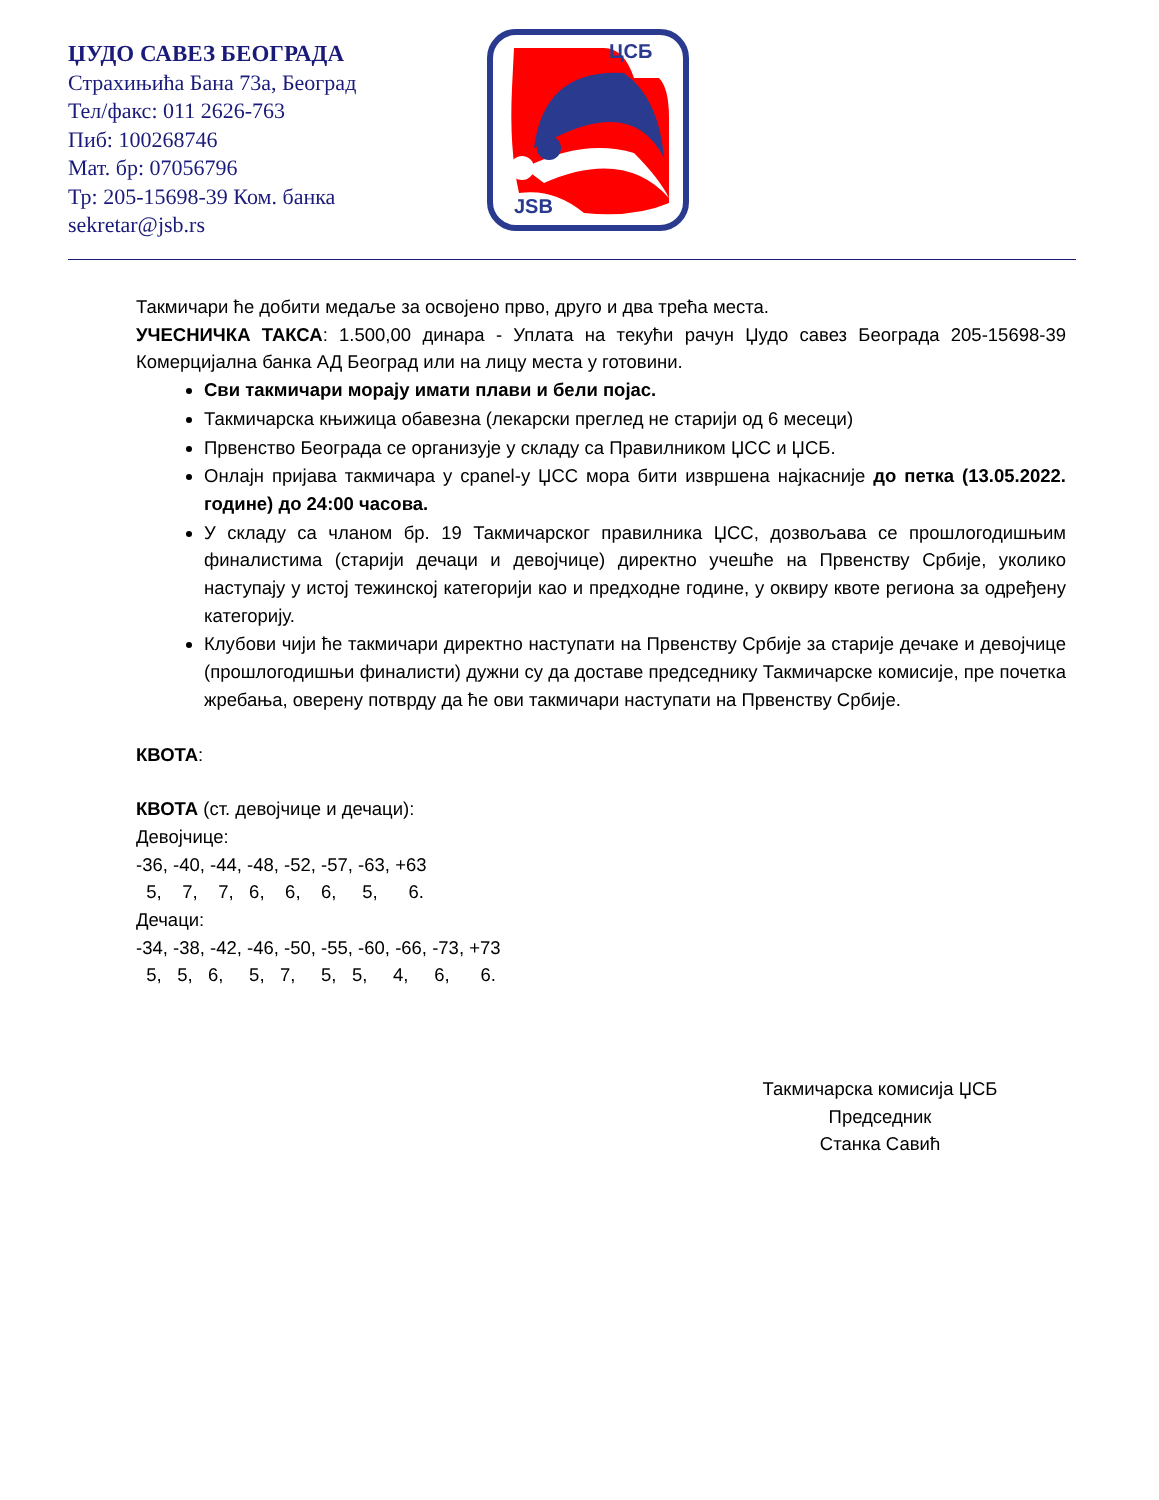ЏУДО САВЕЗ БЕОГРАДА
Страхињића Бана 73а, Београд
Тел/факс: 011 2626-763
Пиб: 100268746
Мат. бр: 07056796
Тр: 205-15698-39 Ком. банка
sekretar@jsb.rs
ЦСБ
JSB
Такмичари ће добити медаље за освојено прво, друго и два трећа места.
УЧЕСНИЧКА ТАКСА: 1.500,00 динара - Уплата на текући рачун Џудо савез Београда 205-15698-39 Комерцијална банка АД Београд или на лицу места у готовини.
Сви такмичари морају имати плави и бели појас.
Такмичарска књижица обавезна (лекарски преглед не старији од 6 месеци)
Првенство Београда се организује у складу са Правилником ЏСС и ЏСБ.
Онлајн пријава такмичара у cpanel-у ЏСС мора бити извршена најкасније до петка (13.05.2022. године) до 24:00 часова.
У складу са чланом бр. 19 Такмичарског правилника ЏСС, дозвољава се прошлогодишњим финалистима (старији дечаци и девојчице) директно учешће на Првенству Србије, уколико наступају у истој тежинској категорији као и предходне године, у оквиру квоте региона за одређену категорију.
Клубови чији ће такмичари директно наступати на Првенству Србије за старије дечаке и девојчице (прошлогодишњи финалисти) дужни су да доставе председнику Такмичарске комисије, пре почетка жребања, оверену потврду да ће ови такмичари наступати на Првенству Србије.
КВОТА:
КВОТА (ст. девојчице и дечаци):
Девојчице:
-36, -40, -44, -48, -52, -57, -63, +63
  5,    7,    7,   6,    6,    6,     5,      6.
Дечаци:
-34, -38, -42, -46, -50, -55, -60, -66, -73, +73
  5,   5,   6,     5,   7,     5,   5,     4,     6,      6.
Такмичарска комисија ЏСБ
Председник
Станка Савић